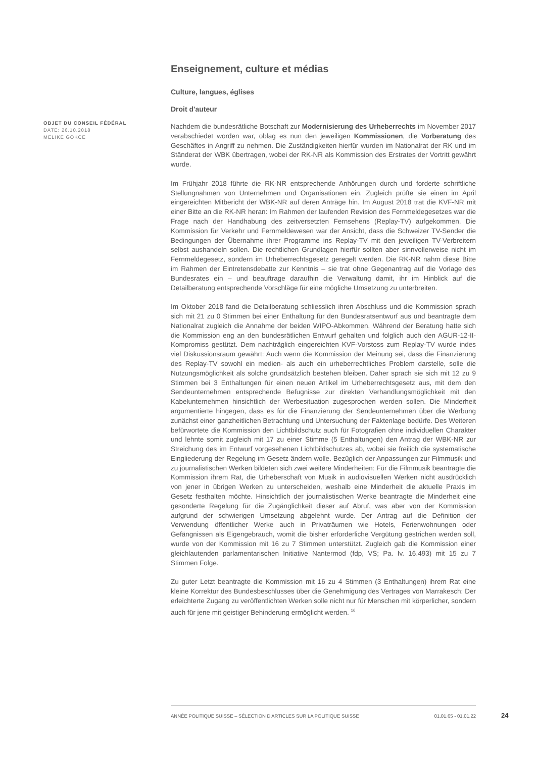OBJET DU CONSEIL FÉDÉRAL
DATE: 26.10.2018
MELIKE GÖKCE
Enseignement, culture et médias
Culture, langues, églises
Droit d'auteur
Nachdem die bundesrätliche Botschaft zur Modernisierung des Urheberrechts im November 2017 verabschiedet worden war, oblag es nun den jeweiligen Kommissionen, die Vorberatung des Geschäftes in Angriff zu nehmen. Die Zuständigkeiten hierfür wurden im Nationalrat der RK und im Ständerat der WBK übertragen, wobei der RK-NR als Kommission des Erstrates der Vortritt gewährt wurde.
Im Frühjahr 2018 führte die RK-NR entsprechende Anhörungen durch und forderte schriftliche Stellungnahmen von Unternehmen und Organisationen ein. Zugleich prüfte sie einen im April eingereichten Mitbericht der WBK-NR auf deren Anträge hin. Im August 2018 trat die KVF-NR mit einer Bitte an die RK-NR heran: Im Rahmen der laufenden Revision des Fernmeldegesetzes war die Frage nach der Handhabung des zeitversetzten Fernsehens (Replay-TV) aufgekommen. Die Kommission für Verkehr und Fernmeldewesen war der Ansicht, dass die Schweizer TV-Sender die Bedingungen der Übernahme ihrer Programme ins Replay-TV mit den jeweiligen TV-Verbreitern selbst aushandeln sollen. Die rechtlichen Grundlagen hierfür sollten aber sinnvollerweise nicht im Fernmeldegesetz, sondern im Urheberrechtsgesetz geregelt werden. Die RK-NR nahm diese Bitte im Rahmen der Eintretensdebatte zur Kenntnis – sie trat ohne Gegenantrag auf die Vorlage des Bundesrates ein – und beauftrage daraufhin die Verwaltung damit, ihr im Hinblick auf die Detailberatung entsprechende Vorschläge für eine mögliche Umsetzung zu unterbreiten.
Im Oktober 2018 fand die Detailberatung schliesslich ihren Abschluss und die Kommission sprach sich mit 21 zu 0 Stimmen bei einer Enthaltung für den Bundesratsentwurf aus und beantragte dem Nationalrat zugleich die Annahme der beiden WIPO-Abkommen. Während der Beratung hatte sich die Kommission eng an den bundesrätlichen Entwurf gehalten und folglich auch den AGUR-12-II-Kompromiss gestützt. Dem nachträglich eingereichten KVF-Vorstoss zum Replay-TV wurde indes viel Diskussionsraum gewährt: Auch wenn die Kommission der Meinung sei, dass die Finanzierung des Replay-TV sowohl ein medien- als auch ein urheberrechtliches Problem darstelle, solle die Nutzungsmöglichkeit als solche grundsätzlich bestehen bleiben. Daher sprach sie sich mit 12 zu 9 Stimmen bei 3 Enthaltungen für einen neuen Artikel im Urheberrechtsgesetz aus, mit dem den Sendeunternehmen entsprechende Befugnisse zur direkten Verhandlungsmöglichkeit mit den Kabelunternehmen hinsichtlich der Werbesituation zugesprochen werden sollen. Die Minderheit argumentierte hingegen, dass es für die Finanzierung der Sendeunternehmen über die Werbung zunächst einer ganzheitlichen Betrachtung und Untersuchung der Faktenlage bedürfe. Des Weiteren befürwortete die Kommission den Lichtbildschutz auch für Fotografien ohne individuellen Charakter und lehnte somit zugleich mit 17 zu einer Stimme (5 Enthaltungen) den Antrag der WBK-NR zur Streichung des im Entwurf vorgesehenen Lichtbildschutzes ab, wobei sie freilich die systematische Eingliederung der Regelung im Gesetz ändern wolle. Bezüglich der Anpassungen zur Filmmusik und zu journalistischen Werken bildeten sich zwei weitere Minderheiten: Für die Filmmusik beantragte die Kommission ihrem Rat, die Urheberschaft von Musik in audiovisuellen Werken nicht ausdrücklich von jener in übrigen Werken zu unterscheiden, weshalb eine Minderheit die aktuelle Praxis im Gesetz festhalten möchte. Hinsichtlich der journalistischen Werke beantragte die Minderheit eine gesonderte Regelung für die Zugänglichkeit dieser auf Abruf, was aber von der Kommission aufgrund der schwierigen Umsetzung abgelehnt wurde. Der Antrag auf die Definition der Verwendung öffentlicher Werke auch in Privaträumen wie Hotels, Ferienwohnungen oder Gefängnissen als Eigengebrauch, womit die bisher erforderliche Vergütung gestrichen werden soll, wurde von der Kommission mit 16 zu 7 Stimmen unterstützt. Zugleich gab die Kommission einer gleichlautenden parlamentarischen Initiative Nantermod (fdp, VS; Pa. Iv. 16.493) mit 15 zu 7 Stimmen Folge.
Zu guter Letzt beantragte die Kommission mit 16 zu 4 Stimmen (3 Enthaltungen) ihrem Rat eine kleine Korrektur des Bundesbeschlusses über die Genehmigung des Vertrages von Marrakesch: Der erleichterte Zugang zu veröffentlichten Werken solle nicht nur für Menschen mit körperlicher, sondern auch für jene mit geistiger Behinderung ermöglicht werden. <sup>16</sup>
ANNÉE POLITIQUE SUISSE – SÉLECTION D'ARTICLES SUR LA POLITIQUE SUISSE 01.01.65 - 01.01.22
24